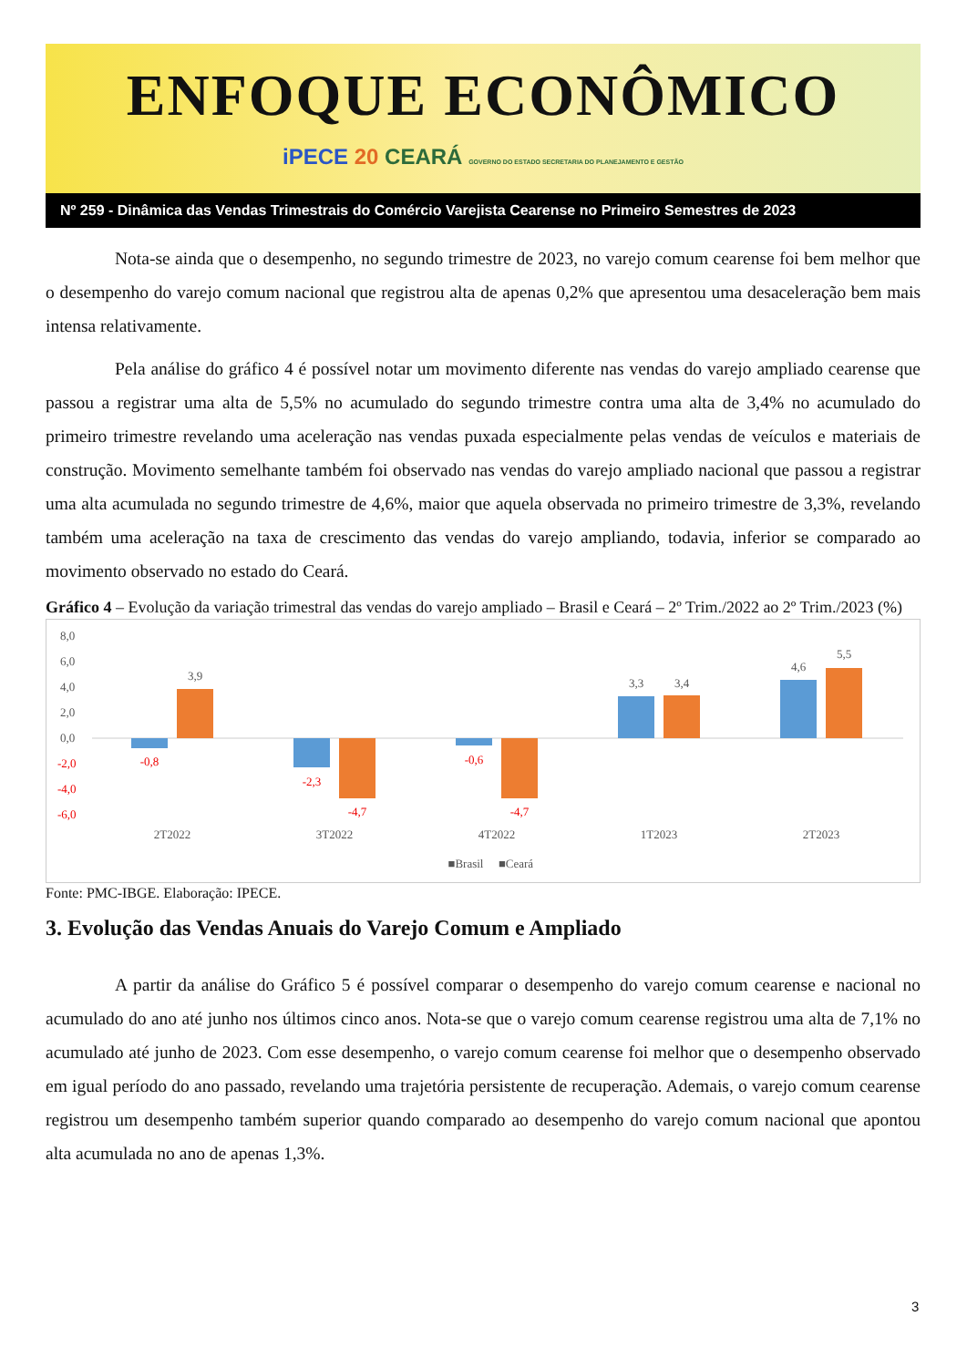ENFOQUE ECONÔMICO
iPECE 20 CEARÁ GOVERNO DO ESTADO SECRETARIA DO PLANEJAMENTO E GESTÃO
Nº 259 - Dinâmica das Vendas Trimestrais do Comércio Varejista Cearense no Primeiro Semestres de 2023
Nota-se ainda que o desempenho, no segundo trimestre de 2023, no varejo comum cearense foi bem melhor que o desempenho do varejo comum nacional que registrou alta de apenas 0,2% que apresentou uma desaceleração bem mais intensa relativamente.
Pela análise do gráfico 4 é possível notar um movimento diferente nas vendas do varejo ampliado cearense que passou a registrar uma alta de 5,5% no acumulado do segundo trimestre contra uma alta de 3,4% no acumulado do primeiro trimestre revelando uma aceleração nas vendas puxada especialmente pelas vendas de veículos e materiais de construção. Movimento semelhante também foi observado nas vendas do varejo ampliado nacional que passou a registrar uma alta acumulada no segundo trimestre de 4,6%, maior que aquela observada no primeiro trimestre de 3,3%, revelando também uma aceleração na taxa de crescimento das vendas do varejo ampliando, todavia, inferior se comparado ao movimento observado no estado do Ceará.
Gráfico 4 – Evolução da variação trimestral das vendas do varejo ampliado – Brasil e Ceará – 2º Trim./2022 ao 2º Trim./2023 (%)
8,0
6,0
4,0
2,0
0,0
-2,0
-4,0
-6,0
3,9
3,3
3,4
4,6
5,5
2T2022
3T2022
4T2022
1T2023
2T2023
■Brasil
■Ceará
-0,8
-2,3
-4,7
-0,6
-4,7
Fonte: PMC-IBGE. Elaboração: IPECE.
3. Evolução das Vendas Anuais do Varejo Comum e Ampliado
A partir da análise do Gráfico 5 é possível comparar o desempenho do varejo comum cearense e nacional no acumulado do ano até junho nos últimos cinco anos. Nota-se que o varejo comum cearense registrou uma alta de 7,1% no acumulado até junho de 2023. Com esse desempenho, o varejo comum cearense foi melhor que o desempenho observado em igual período do ano passado, revelando uma trajetória persistente de recuperação. Ademais, o varejo comum cearense registrou um desempenho também superior quando comparado ao desempenho do varejo comum nacional que apontou alta acumulada no ano de apenas 1,3%.
3